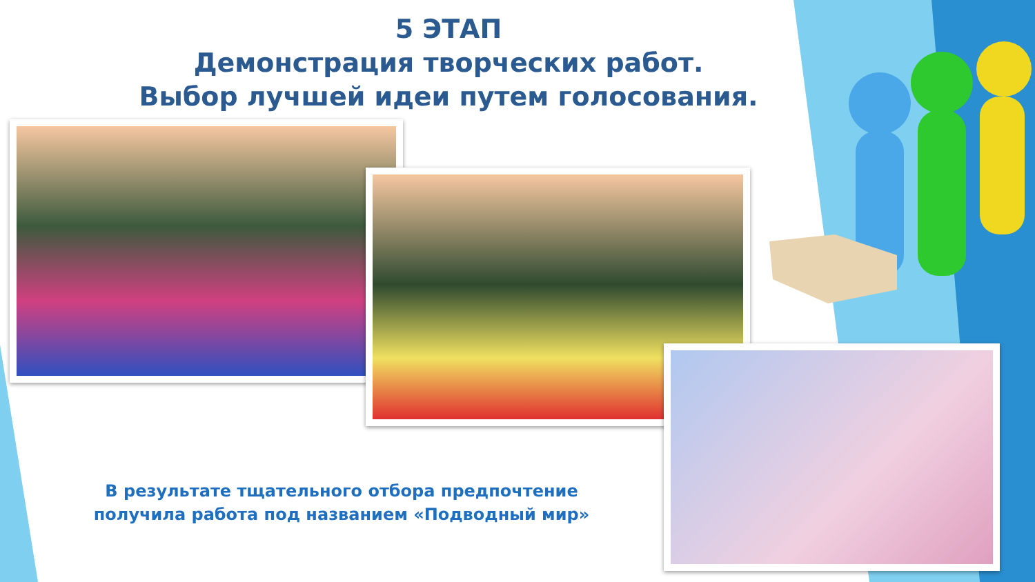5 ЭТАП
Демонстрация творческих работ.
Выбор лучшей идеи путем голосования.
В результате тщательного отбора предпочтение получила работа под названием «Подводный мир»